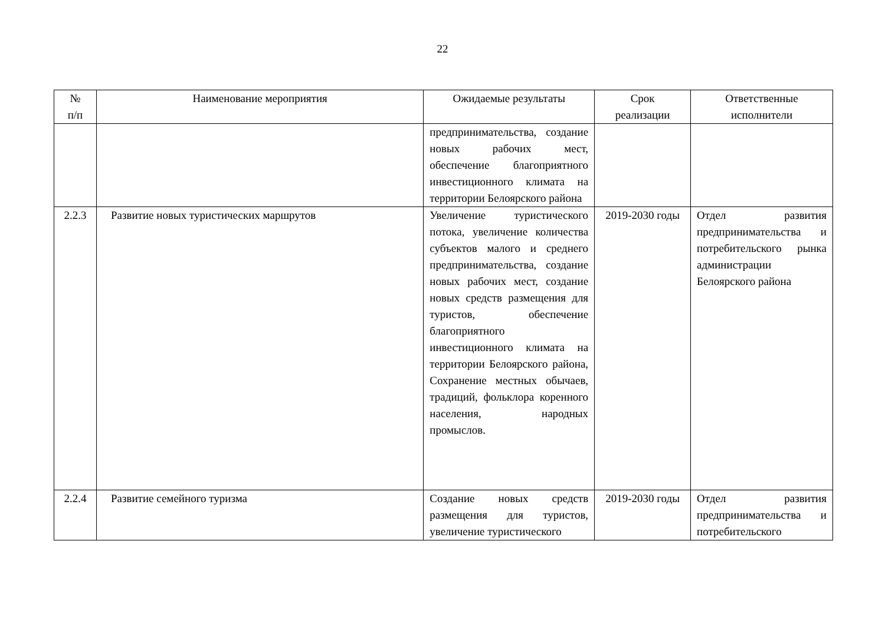22
| № п/п | Наименование мероприятия | Ожидаемые результаты | Срок реализации | Ответственные исполнители |
| --- | --- | --- | --- | --- |
| | | предпринимательства, создание новых рабочих мест, обеспечение благоприятного инвестиционного климата на территории Белоярского района | | |
| 2.2.3 | Развитие новых туристических маршрутов | Увеличение туристического потока, увеличение количества субъектов малого и среднего предпринимательства, создание новых рабочих мест, создание новых средств размещения для туристов, обеспечение благоприятного инвестиционного климата на территории Белоярского района, Сохранение местных обычаев, традиций, фольклора коренного населения, народных промыслов. | 2019-2030 годы | Отдел развития предпринимательства и потребительского рынка администрации Белоярского района |
| 2.2.4 | Развитие семейного туризма | Создание новых средств размещения для туристов, увеличение туристического | 2019-2030 годы | Отдел развития предпринимательства и потребительского |